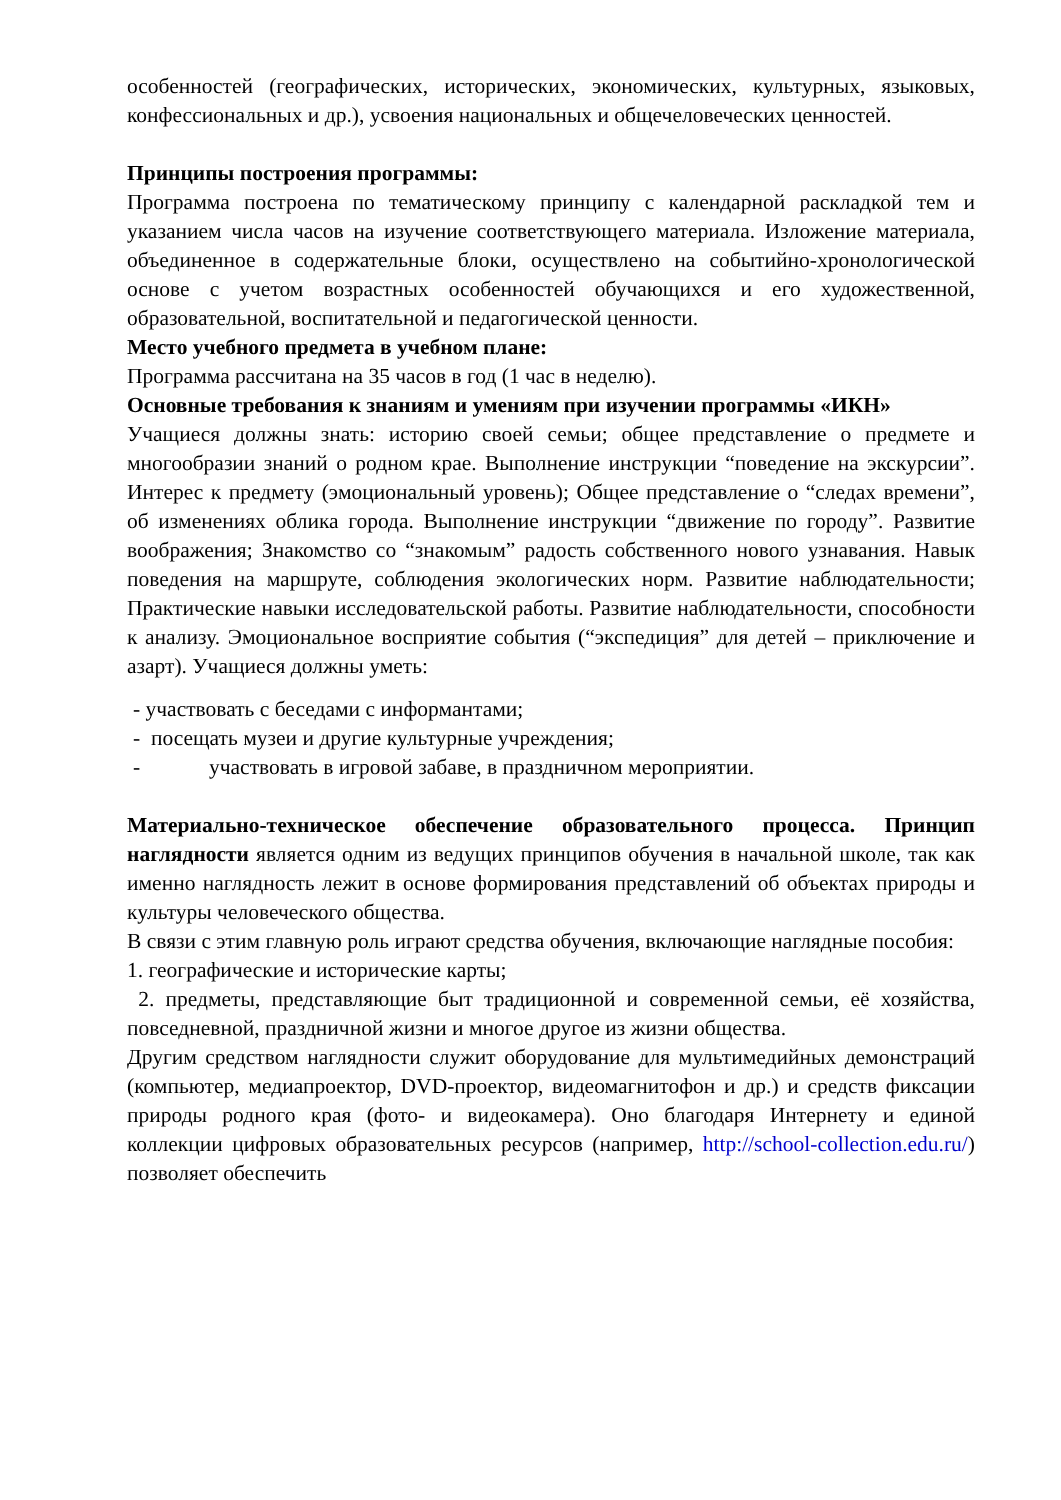особенностей (географических, исторических, экономических, культурных, языковых, конфессиональных и др.), усвоения национальных и общечеловеческих ценностей.
Принципы построения программы:
Программа построена по тематическому принципу с календарной раскладкой тем и указанием числа часов на изучение соответствующего материала. Изложение материала, объединенное в содержательные блоки, осуществлено на событийно-хронологической основе с учетом возрастных особенностей обучающихся и его художественной, образовательной, воспитательной и педагогической ценности.
Место учебного предмета в учебном плане:
Программа рассчитана на 35 часов в год (1 час в неделю).
Основные требования к знаниям и умениям при изучении программы «ИКН»
Учащиеся должны знать: историю своей семьи; общее представление о предмете и многообразии знаний о родном крае. Выполнение инструкции “поведение на экскурсии”. Интерес к предмету (эмоциональный уровень); Общее представление о “следах времени”, об изменениях облика города. Выполнение инструкции “движение по городу”. Развитие воображения; Знакомство со “знакомым” радость собственного нового узнавания. Навык поведения на маршруте, соблюдения экологических норм. Развитие наблюдательности; Практические навыки исследовательской работы. Развитие наблюдательности, способности к анализу. Эмоциональное восприятие события (“экспедиция” для детей – приключение и азарт). Учащиеся должны уметь:
- участвовать с беседами с информантами;
- посещать музеи и другие культурные учреждения;
- участвовать в игровой забаве, в праздничном мероприятии.
Материально-техническое обеспечение образовательного процесса. Принцип наглядности является одним из ведущих принципов обучения в начальной школе, так как именно наглядность лежит в основе формирования представлений об объектах природы и культуры человеческого общества.
В связи с этим главную роль играют средства обучения, включающие наглядные пособия:
1. географические и исторические карты;
2. предметы, представляющие быт традиционной и современной семьи, её хозяйства, повседневной, праздничной жизни и многое другое из жизни общества.
Другим средством наглядности служит оборудование для мультимедийных демонстраций (компьютер, медиапроектор, DVD-проектор, видеомагнитофон и др.) и средств фиксации природы родного края (фото- и видеокамера). Оно благодаря Интернету и единой коллекции цифровых образовательных ресурсов (например, http://school-collection.edu.ru/) позволяет обеспечить